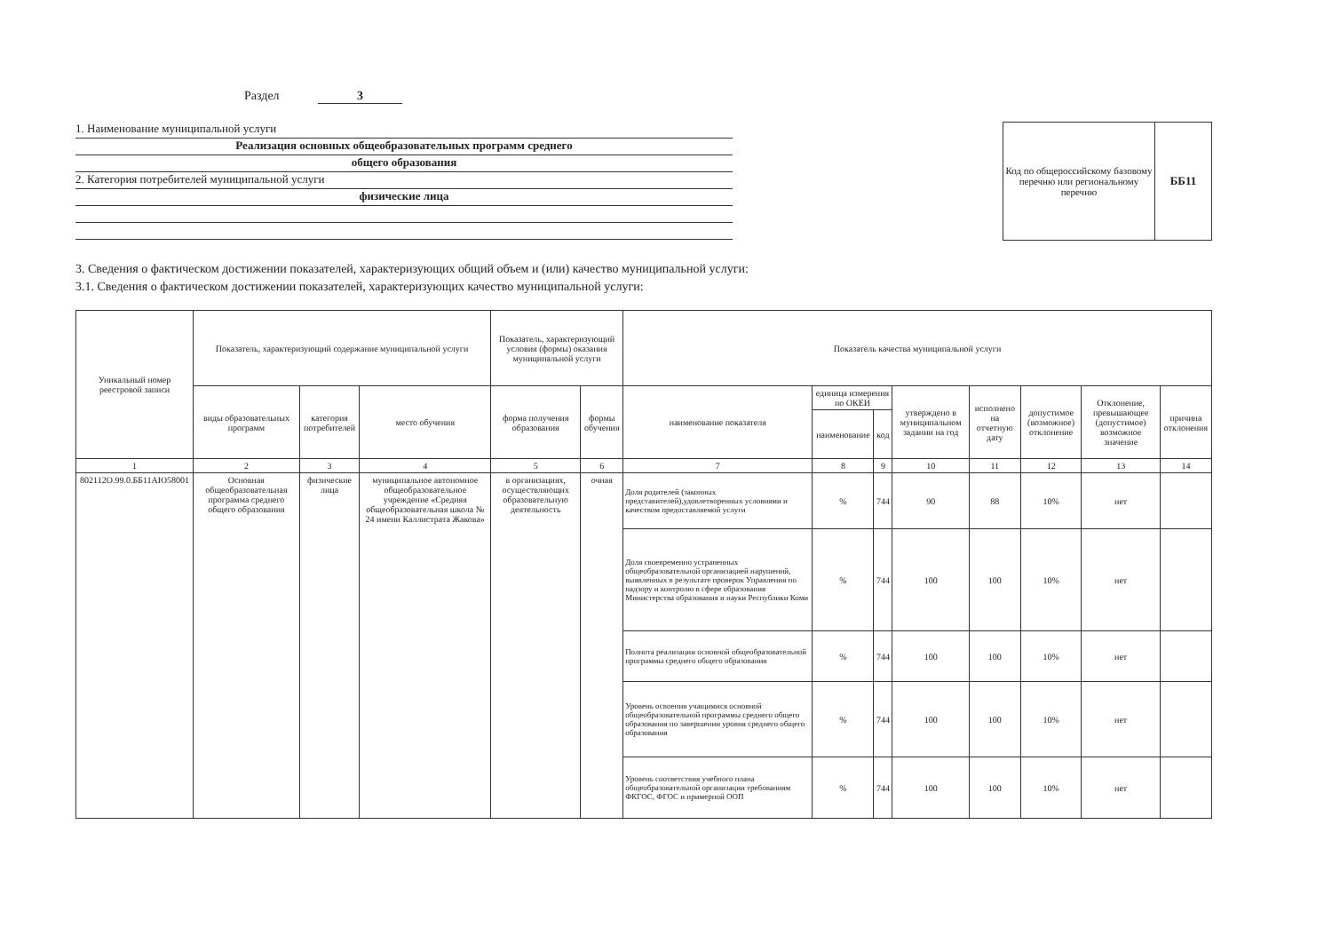Раздел 3
1. Наименование муниципальной услуги
Реализация основных общеобразовательных программ среднего
общего образования
2. Категория потребителей муниципальной услуги
физические лица
Код по общероссийскому базовому перечню или региональному перечню
ББ11
3. Сведения о фактическом достижении показателей, характеризующих общий объем и (или) качество муниципальной услуги:
3.1. Сведения о фактическом достижении показателей, характеризующих качество муниципальной услуги:
| Уникальный номер реестровой записи | Показатель, характеризующий содержание муниципальной услуги | | | Показатель, характеризующий условия (формы) оказания муниципальной услуги | | Показатель качества муниципальной услуги | | | | | | | |
| --- | --- | --- | --- | --- | --- | --- | --- | --- | --- | --- | --- | --- | --- |
| | виды образовательных программ | категория потребителей | место обучения | форма получения образования | формы обучения | наименование показателя | единица измерения по ОКЕИ | | утверждено в муниципальном задании на год | исполнено на отчетную дату | допустимое (возможное) отклонение | Отклонение, превышающее (допустимое) возможное значение | причина отклонения |
| | | | | | | | наименование | код | | | | | |
| 1 | 2 | 3 | 4 | 5 | 6 | 7 | 8 | 9 | 10 | 11 | 12 | 13 | 14 |
| 802112О.99.0.ББ11АЮ58001 | Основная общеобразовательная программа среднего общего образования | физические лица | муниципальное автономное общеобразовательное учреждение «Средняя общеобразовательная школа № 24 имени Каллистрата Жакова» | в организациях, осуществляющих образовательную деятельность | очная | Доля родителей (законных представителей),удовлетворенных условиями и качеством предоставляемой услуги | % | 744 | 90 | 88 | 10% | нет | |
| | | | | | | Доля своевременно устраненных общеобразовательной организацией нарушений, выявленных в результате проверок Управления по надзору и контролю в сфере образования Министерства образования и науки Республики Коми | % | 744 | 100 | 100 | 10% | нет | |
| | | | | | | Полнота реализации основной общеобразовательной программы среднего общего образования | % | 744 | 100 | 100 | 10% | нет | |
| | | | | | | Уровень освоения учащимися основной общеобразовательной программы среднего общего образования по завершении уровня среднего общего образования | % | 744 | 100 | 100 | 10% | нет | |
| | | | | | | Уровень соответствия учебного плана общеобразовательной организации требованиям ФКГОС, ФГОС и примерной ООП | % | 744 | 100 | 100 | 10% | нет | |